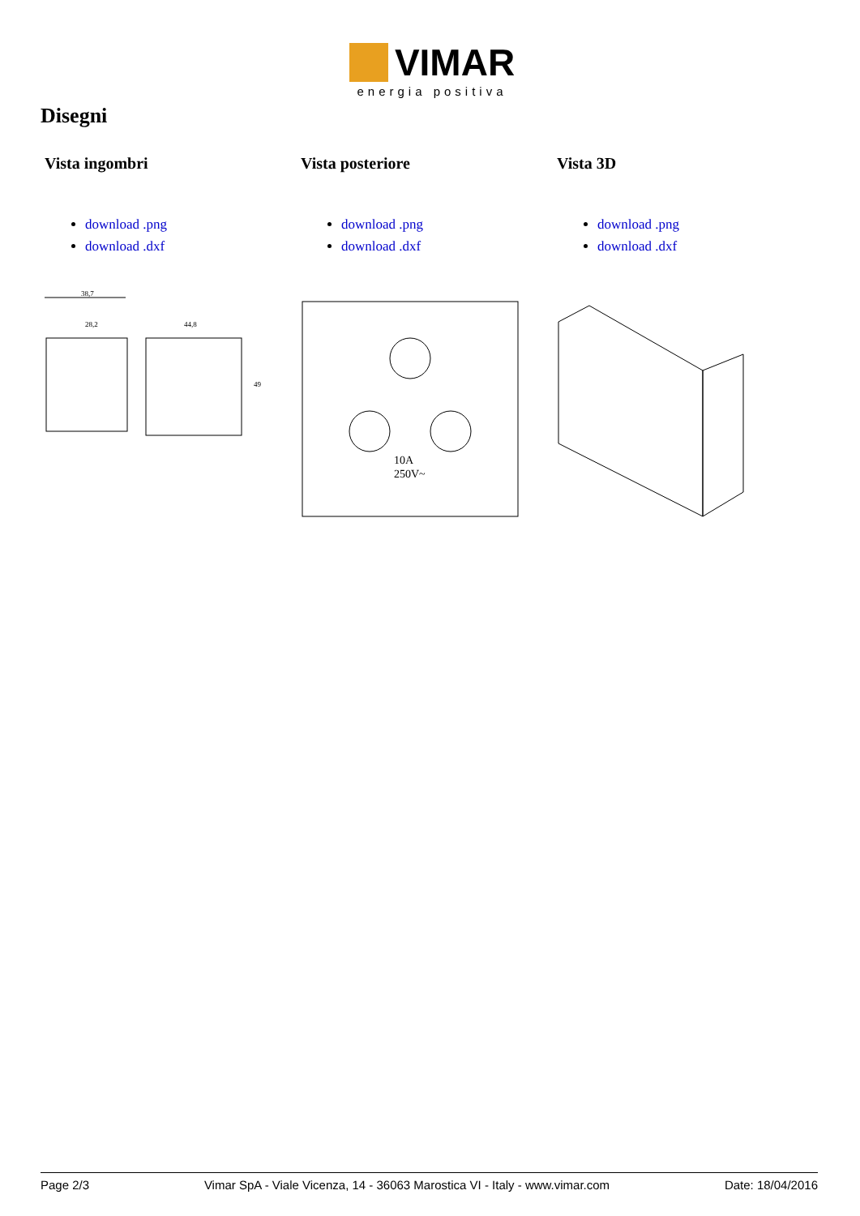VIMAR
energia positiva
Disegni
Vista ingombri
download .png
download .dxf
38,7
28,2
44,8
49
Vista posteriore
download .png
download .dxf
10A
250V~
Vista 3D
download .png
download .dxf
Page 2/3 Vimar SpA - Viale Vicenza, 14 - 36063 Marostica VI - Italy - www.vimar.com Date: 18/04/2016